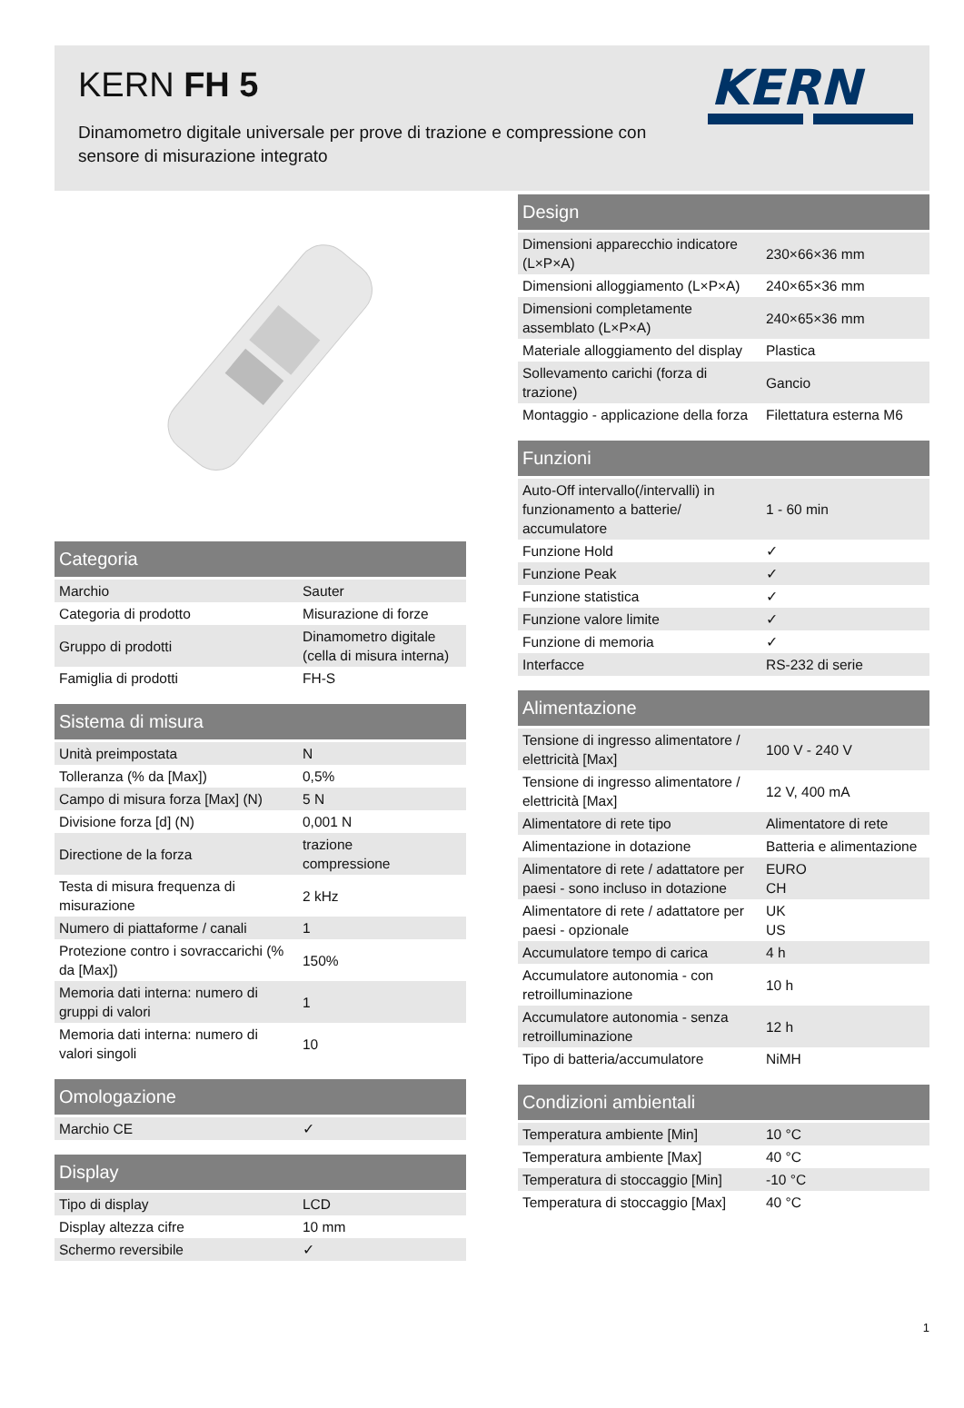KERN FH 5
Dinamometro digitale universale per prove di trazione e compressione con sensore di misurazione integrato
KERN
| Categoria | |
| --- | --- |
| Marchio | Sauter |
| Categoria di prodotto | Misurazione di forze |
| Gruppo di prodotti | Dinamometro digitale (cella di misura interna) |
| Famiglia di prodotti | FH-S |
| Sistema di misura | |
| --- | --- |
| Unità preimpostata | N |
| Tolleranza (% da [Max]) | 0,5% |
| Campo di misura forza [Max] (N) | 5 N |
| Divisione forza [d] (N) | 0,001 N |
| Directione de la forza | trazione compressione |
| Testa di misura frequenza di misurazione | 2 kHz |
| Numero di piattaforme / canali | 1 |
| Protezione contro i sovraccarichi (% da [Max]) | 150% |
| Memoria dati interna: numero di gruppi di valori | 1 |
| Memoria dati interna: numero di valori singoli | 10 |
| Omologazione | |
| --- | --- |
| Marchio CE | ✓ |
| Display | |
| --- | --- |
| Tipo di display | LCD |
| Display altezza cifre | 10 mm |
| Schermo reversibile | ✓ |
| Design | |
| --- | --- |
| Dimensioni apparecchio indicatore (L×P×A) | 230×66×36 mm |
| Dimensioni alloggiamento (L×P×A) | 240×65×36 mm |
| Dimensioni completamente assemblato (L×P×A) | 240×65×36 mm |
| Materiale alloggiamento del display | Plastica |
| Sollevamento carichi (forza di trazione) | Gancio |
| Montaggio - applicazione della forza | Filettatura esterna M6 |
| Funzioni | |
| --- | --- |
| Auto-Off intervallo(/intervalli) in funzionamento a batterie/ accumulatore | 1 - 60 min |
| Funzione Hold | ✓ |
| Funzione Peak | ✓ |
| Funzione statistica | ✓ |
| Funzione valore limite | ✓ |
| Funzione di memoria | ✓ |
| Interfacce | RS-232 di serie |
| Alimentazione | |
| --- | --- |
| Tensione di ingresso alimentatore / elettricità [Max] | 100 V - 240 V |
| Tensione di ingresso alimentatore / elettricità [Max] | 12 V, 400 mA |
| Alimentatore di rete tipo | Alimentatore di rete |
| Alimentazione in dotazione | Batteria e alimentazione |
| Alimentatore di rete / adattatore per paesi - sono incluso in dotazione | EURO CH |
| Alimentatore di rete / adattatore per paesi - opzionale | UK US |
| Accumulatore tempo di carica | 4 h |
| Accumulatore autonomia - con retroilluminazione | 10 h |
| Accumulatore autonomia - senza retroilluminazione | 12 h |
| Tipo di batteria/accumulatore | NiMH |
| Condizioni ambientali | |
| --- | --- |
| Temperatura ambiente [Min] | 10 °C |
| Temperatura ambiente [Max] | 40 °C |
| Temperatura di stoccaggio [Min] | -10 °C |
| Temperatura di stoccaggio [Max] | 40 °C |
1